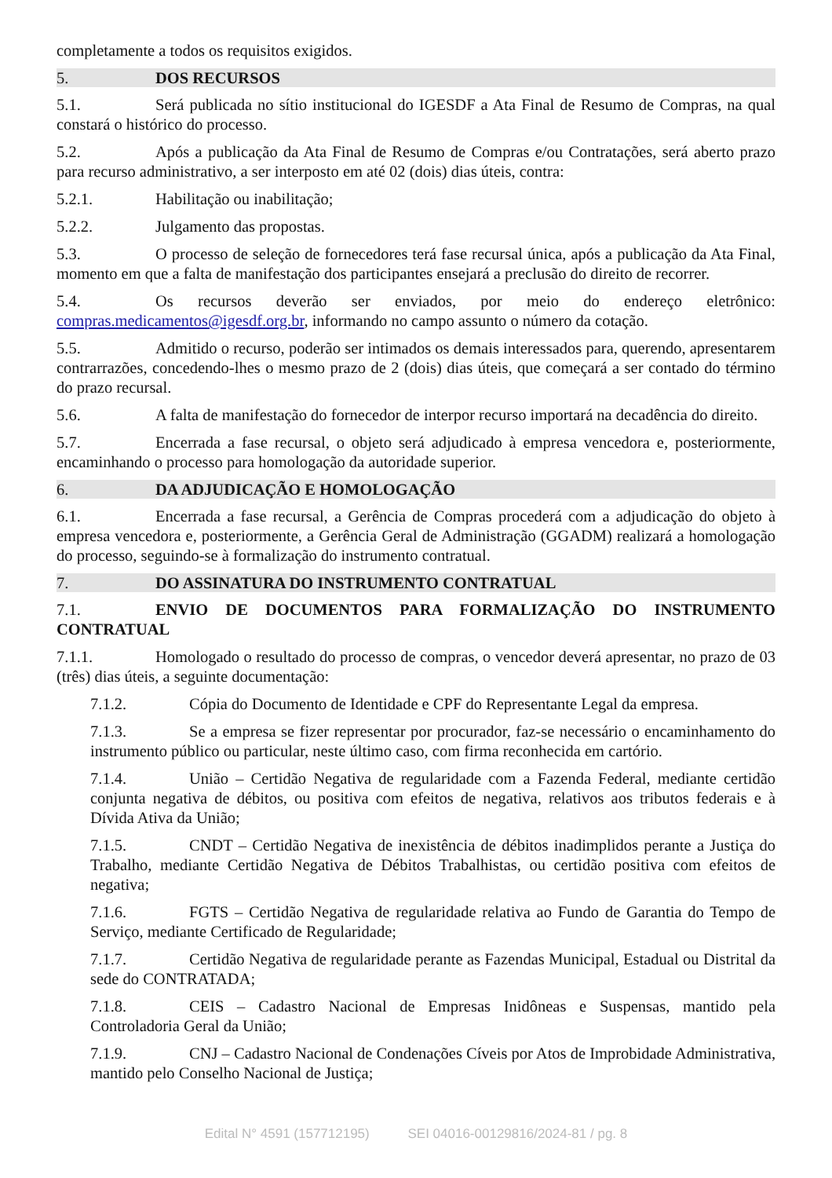completamente a todos os requisitos exigidos.
5. DOS RECURSOS
5.1. Será publicada no sítio institucional do IGESDF a Ata Final de Resumo de Compras, na qual constará o histórico do processo.
5.2. Após a publicação da Ata Final de Resumo de Compras e/ou Contratações, será aberto prazo para recurso administrativo, a ser interposto em até 02 (dois) dias úteis, contra:
5.2.1. Habilitação ou inabilitação;
5.2.2. Julgamento das propostas.
5.3. O processo de seleção de fornecedores terá fase recursal única, após a publicação da Ata Final, momento em que a falta de manifestação dos participantes ensejará a preclusão do direito de recorrer.
5.4. Os recursos deverão ser enviados, por meio do endereço eletrônico: compras.medicamentos@igesdf.org.br, informando no campo assunto o número da cotação.
5.5. Admitido o recurso, poderão ser intimados os demais interessados para, querendo, apresentarem contrarrazões, concedendo-lhes o mesmo prazo de 2 (dois) dias úteis, que começará a ser contado do término do prazo recursal.
5.6. A falta de manifestação do fornecedor de interpor recurso importará na decadência do direito.
5.7. Encerrada a fase recursal, o objeto será adjudicado à empresa vencedora e, posteriormente, encaminhando o processo para homologação da autoridade superior.
6. DA ADJUDICAÇÃO E HOMOLOGAÇÃO
6.1. Encerrada a fase recursal, a Gerência de Compras procederá com a adjudicação do objeto à empresa vencedora e, posteriormente, a Gerência Geral de Administração (GGADM) realizará a homologação do processo, seguindo-se à formalização do instrumento contratual.
7. DO ASSINATURA DO INSTRUMENTO CONTRATUAL
7.1. ENVIO DE DOCUMENTOS PARA FORMALIZAÇÃO DO INSTRUMENTO CONTRATUAL
7.1.1. Homologado o resultado do processo de compras, o vencedor deverá apresentar, no prazo de 03 (três) dias úteis, a seguinte documentação:
7.1.2. Cópia do Documento de Identidade e CPF do Representante Legal da empresa.
7.1.3. Se a empresa se fizer representar por procurador, faz-se necessário o encaminhamento do instrumento público ou particular, neste último caso, com firma reconhecida em cartório.
7.1.4. União – Certidão Negativa de regularidade com a Fazenda Federal, mediante certidão conjunta negativa de débitos, ou positiva com efeitos de negativa, relativos aos tributos federais e à Dívida Ativa da União;
7.1.5. CNDT – Certidão Negativa de inexistência de débitos inadimplidos perante a Justiça do Trabalho, mediante Certidão Negativa de Débitos Trabalhistas, ou certidão positiva com efeitos de negativa;
7.1.6. FGTS – Certidão Negativa de regularidade relativa ao Fundo de Garantia do Tempo de Serviço, mediante Certificado de Regularidade;
7.1.7. Certidão Negativa de regularidade perante as Fazendas Municipal, Estadual ou Distrital da sede do CONTRATADA;
7.1.8. CEIS – Cadastro Nacional de Empresas Inidôneas e Suspensas, mantido pela Controladoria Geral da União;
7.1.9. CNJ – Cadastro Nacional de Condenações Cíveis por Atos de Improbidade Administrativa, mantido pelo Conselho Nacional de Justiça;
Edital N° 4591 (157712195) SEI 04016-00129816/2024-81 / pg. 8